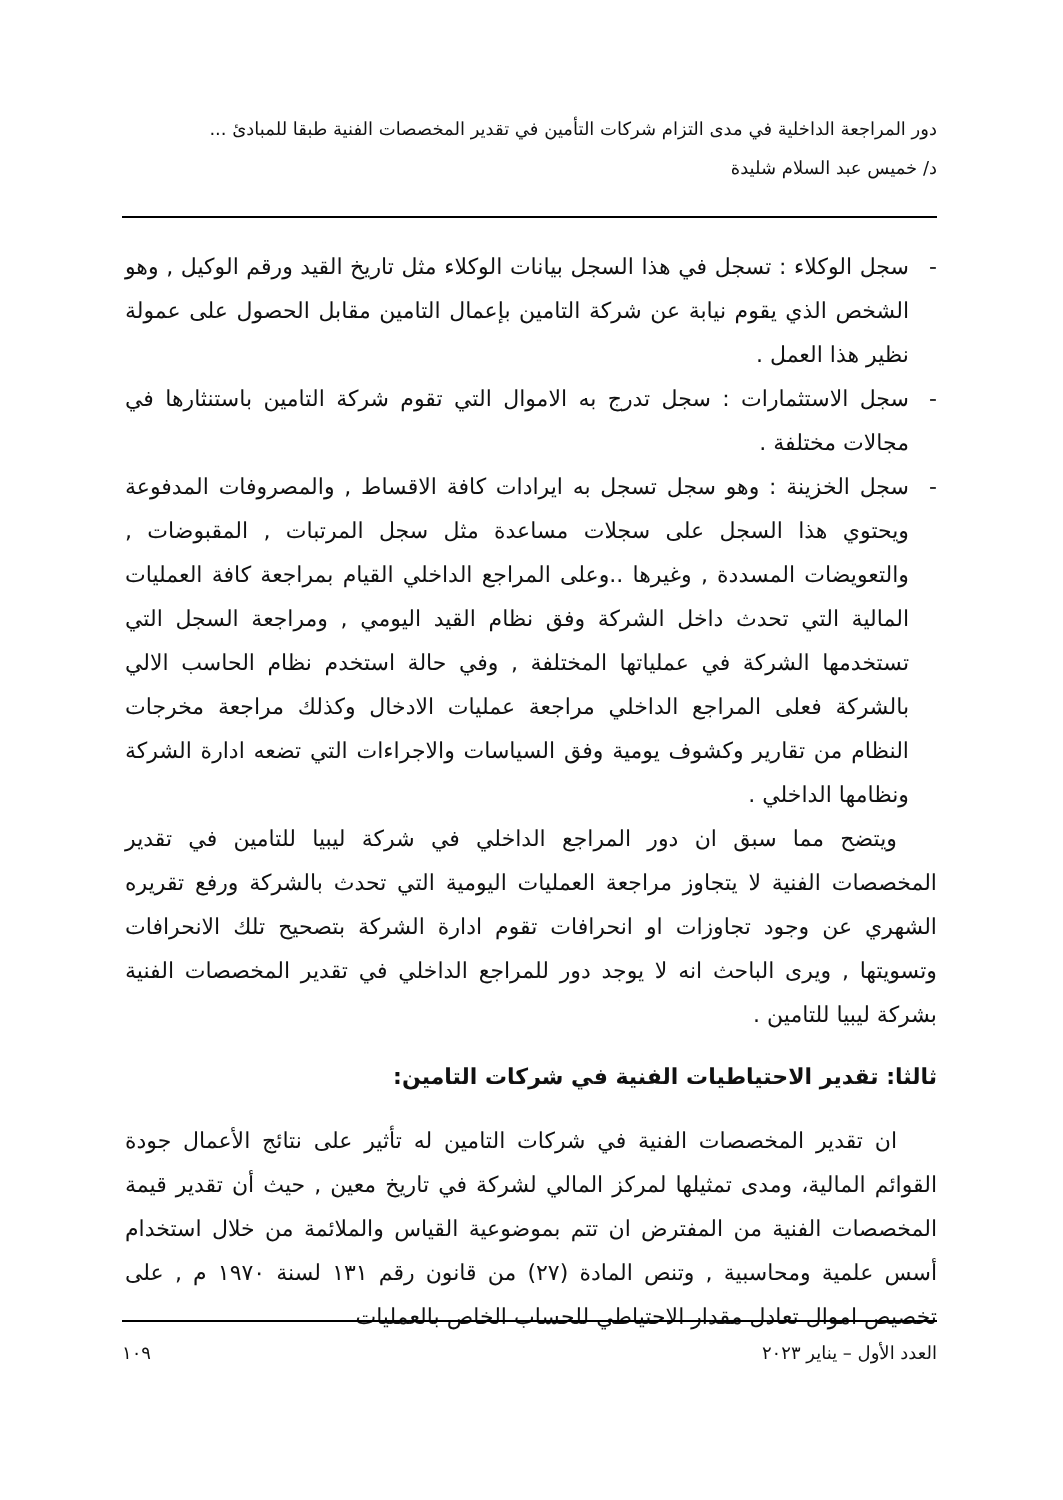دور المراجعة الداخلية في مدى التزام شركات التأمين في تقدير المخصصات الفنية طبقا للمبادئ ...
د/ خميس عبد السلام شليدة
- سجل الوكلاء : تسجل في هذا السجل بيانات الوكلاء مثل تاريخ القيد ورقم الوكيل , وهو الشخص الذي يقوم نيابة عن شركة التامين بإعمال التامين مقابل الحصول على عمولة نظير هذا العمل .
- سجل الاستثمارات : سجل تدرج به الاموال التي تقوم شركة التامين باستنثارها في مجالات مختلفة .
- سجل الخزينة : وهو سجل تسجل به ايرادات كافة الاقساط , والمصروفات المدفوعة ويحتوي هذا السجل على سجلات مساعدة مثل سجل المرتبات , المقبوضات , والتعويضات المسددة , وغيرها ..وعلى المراجع الداخلي القيام بمراجعة كافة العمليات المالية التي تحدث داخل الشركة وفق نظام القيد اليومي , ومراجعة السجل التي تستخدمها الشركة في عملياتها المختلفة , وفي حالة استخدم نظام الحاسب الالي بالشركة فعلى المراجع الداخلي مراجعة عمليات الادخال وكذلك مراجعة مخرجات النظام من تقارير وكشوف يومية وفق السياسات والاجراءات التي تضعه ادارة الشركة ونظامها الداخلي .
ويتضح مما سبق ان دور المراجع الداخلي في شركة ليبيا للتامين في تقدير المخصصات الفنية لا يتجاوز مراجعة العمليات اليومية التي تحدث بالشركة ورفع تقريره الشهري عن وجود تجاوزات او انحرافات تقوم ادارة الشركة بتصحيح تلك الانحرافات وتسويتها , ويرى الباحث انه لا يوجد دور للمراجع الداخلي في تقدير المخصصات الفنية بشركة ليبيا للتامين .
ثالثا: تقدير الاحتياطيات الفنية في شركات التامين:
ان تقدير المخصصات الفنية في شركات التامين له تأثير على نتائج الأعمال جودة القوائم المالية، ومدى تمثيلها لمركز المالي لشركة في تاريخ معين , حيث أن تقدير قيمة المخصصات الفنية من المفترض ان تتم بموضوعية القياس والملائمة من خلال استخدام أسس علمية ومحاسبية , وتنص المادة (٢٧) من قانون رقم ١٣١ لسنة ١٩٧٠ م , على تخصيص اموال تعادل مقدار الاحتياطي للحساب الخاص بالعمليات
العدد الأول – يناير ٢٠٢٣ ١٠٩